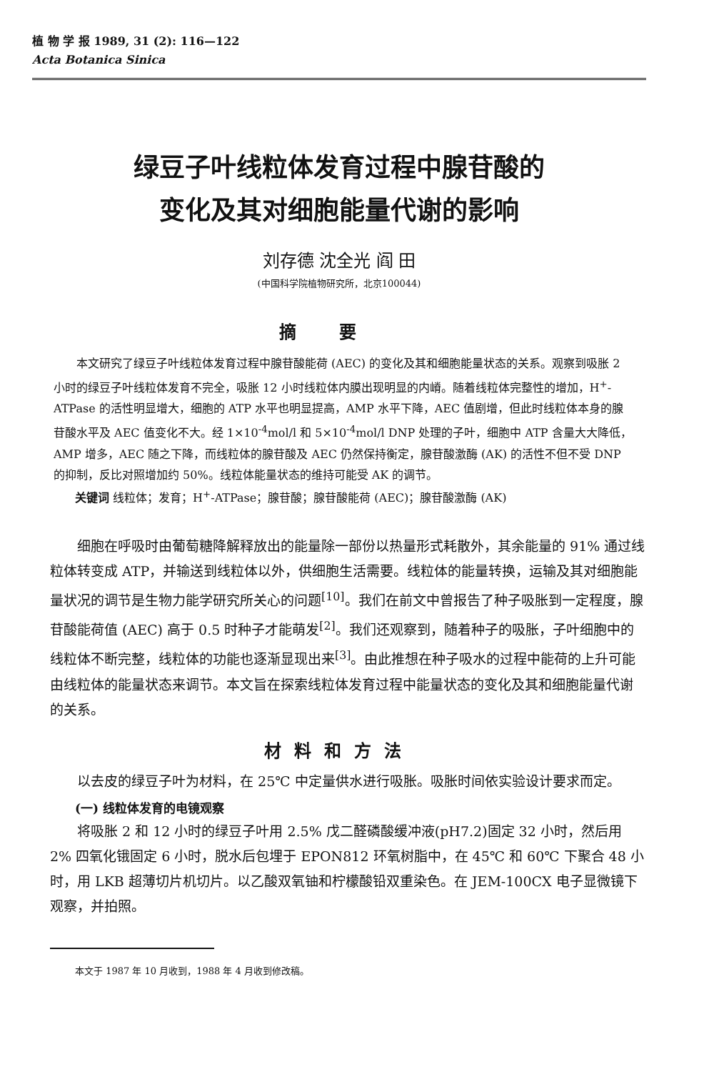植 物 学 报 1989, 31 (2): 116—122
Acta Botanica Sinica
绿豆子叶线粒体发育过程中腺苷酸的
变化及其对细胞能量代谢的影响
刘存德 沈全光 阎 田
(中国科学院植物研究所，北京100044)
摘要
本文研究了绿豆子叶线粒体发育过程中腺苷酸能荷 (AEC) 的变化及其和细胞能量状态的关系。观察到吸胀 2 小时的绿豆子叶线粒体发育不完全，吸胀 12 小时线粒体内膜出现明显的内嵴。随着线粒体完整性的增加，H<sup>+</sup>-ATPase 的活性明显增大，细胞的 ATP 水平也明显提高，AMP 水平下降，AEC 值剧增，但此时线粒体本身的腺苷酸水平及 AEC 值变化不大。经 1×10<sup>-4</sup>mol/l 和 5×10<sup>-4</sup>mol/l DNP 处理的子叶，细胞中 ATP 含量大大降低，AMP 增多，AEC 随之下降，而线粒体的腺苷酸及 AEC 仍然保持衡定，腺苷酸激酶 (AK) 的活性不但不受 DNP 的抑制，反比对照增加约 50%。线粒体能量状态的维持可能受 AK 的调节。
关键词 线粒体；发育；H<sup>+</sup>-ATPase；腺苷酸；腺苷酸能荷 (AEC)；腺苷酸激酶 (AK)
细胞在呼吸时由葡萄糖降解释放出的能量除一部份以热量形式耗散外，其余能量的 91% 通过线粒体转变成 ATP，并输送到线粒体以外，供细胞生活需要。线粒体的能量转换，运输及其对细胞能量状况的调节是生物力能学研究所关心的问题<sup>[10]</sup>。我们在前文中曾报告了种子吸胀到一定程度，腺苷酸能荷值 (AEC) 高于 0.5 时种子才能萌发<sup>[2]</sup>。我们还观察到，随着种子的吸胀，子叶细胞中的线粒体不断完整，线粒体的功能也逐渐显现出来<sup>[3]</sup>。由此推想在种子吸水的过程中能荷的上升可能由线粒体的能量状态来调节。本文旨在探索线粒体发育过程中能量状态的变化及其和细胞能量代谢的关系。
材料和方法
以去皮的绿豆子叶为材料，在 25℃ 中定量供水进行吸胀。吸胀时间依实验设计要求而定。
(一) 线粒体发育的电镜观察
将吸胀 2 和 12 小时的绿豆子叶用 2.5% 戊二醛磷酸缓冲液(pH7.2)固定 32 小时，然后用 2% 四氧化锇固定 6 小时，脱水后包埋于 EPON812 环氧树脂中，在 45℃ 和 60℃ 下聚合 48 小时，用 LKB 超薄切片机切片。以乙酸双氧铀和柠檬酸铅双重染色。在 JEM-100CX 电子显微镜下观察，并拍照。
本文于 1987 年 10 月收到，1988 年 4 月收到修改稿。